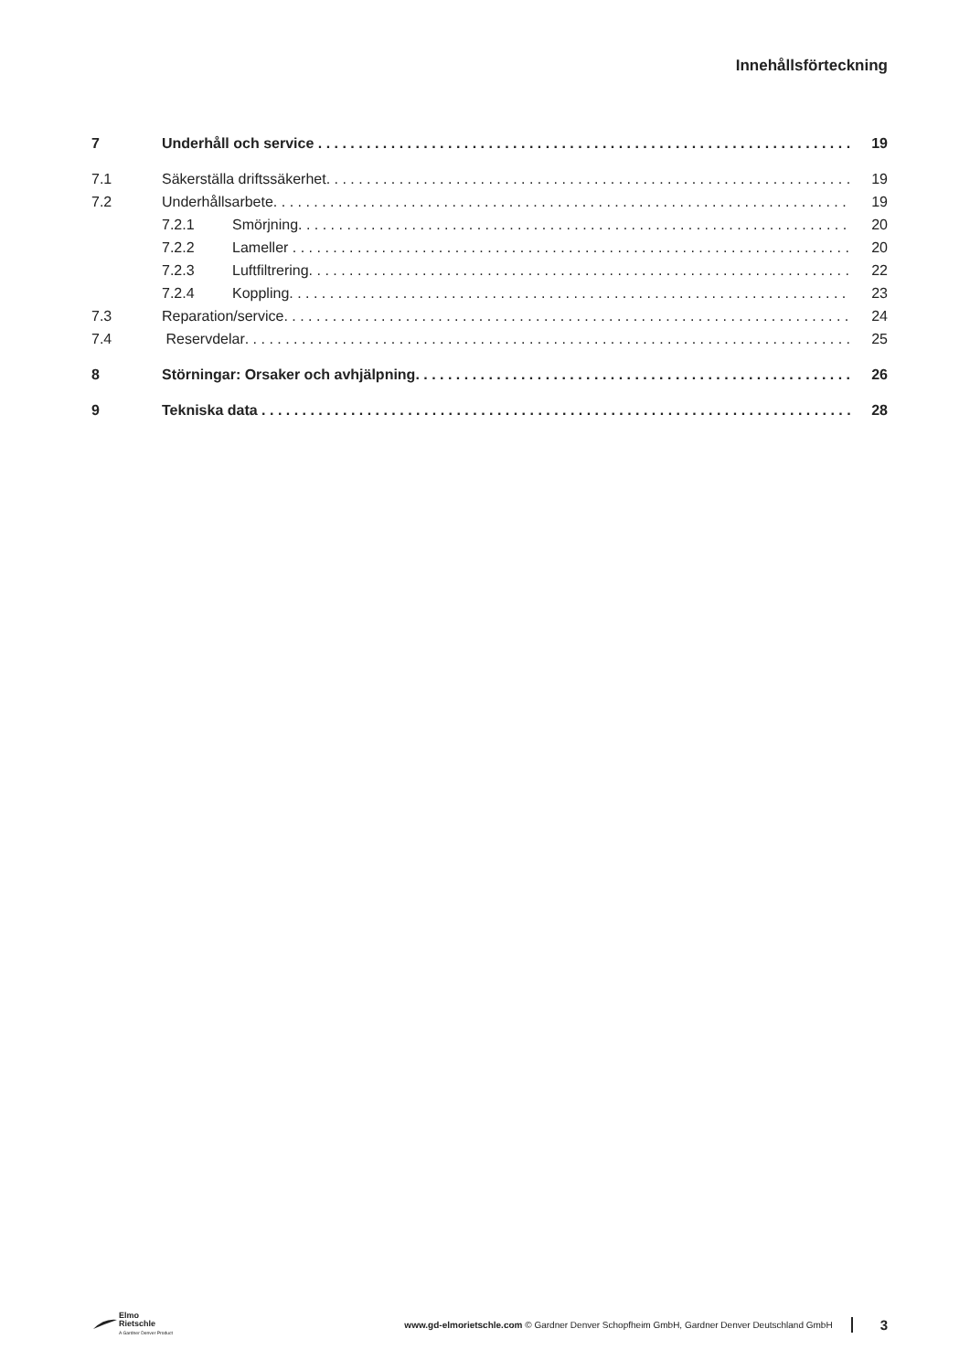Innehållsförteckning
7 Underhåll och service 19
7.1 Säkerställa driftssäkerhet 19
7.2 Underhållsarbete 19
7.2.1 Smörjning 20
7.2.2 Lameller 20
7.2.3 Luftfiltrering 22
7.2.4 Koppling 23
7.3 Reparation/service 24
7.4 Reservdelar 25
8 Störningar: Orsaker och avhjälpning 26
9 Tekniska data 28
Elmo
Rietschle
A Gardner Denver Product
www.gd-elmorietschle.com © Gardner Denver Schopfheim GmbH, Gardner Denver Deutschland GmbH
3